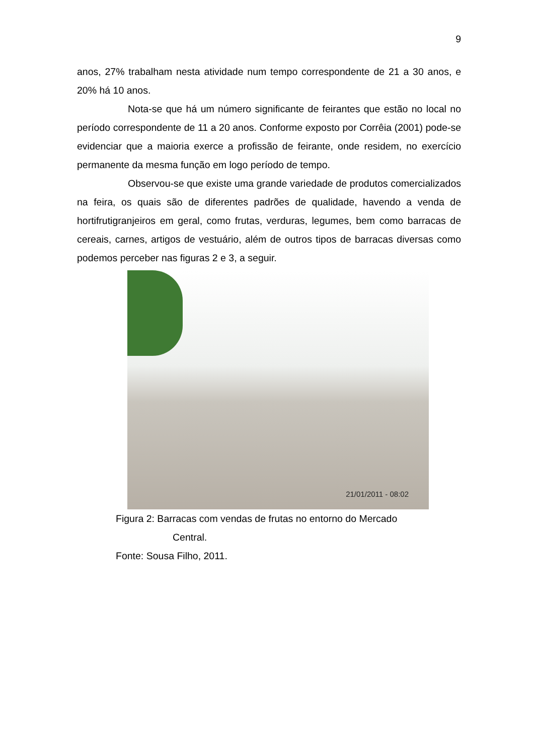9
anos, 27% trabalham nesta atividade num tempo correspondente de 21 a 30 anos, e 20% há 10 anos.
Nota-se que há um número significante de feirantes que estão no local no período correspondente de 11 a 20 anos. Conforme exposto por Corrêia (2001) pode-se evidenciar que a maioria exerce a profissão de feirante, onde residem, no exercício permanente da mesma função em logo período de tempo.
Observou-se que existe uma grande variedade de produtos comercializados na feira, os quais são de diferentes padrões de qualidade, havendo a venda de hortifrutigranjeiros em geral, como frutas, verduras, legumes, bem como barracas de cereais, carnes, artigos de vestuário, além de outros tipos de barracas diversas como podemos perceber nas figuras 2 e 3, a seguir.
21/01/2011 - 08:02
Figura 2: Barracas com vendas de frutas no entorno do Mercado
Central.
Fonte: Sousa Filho, 2011.